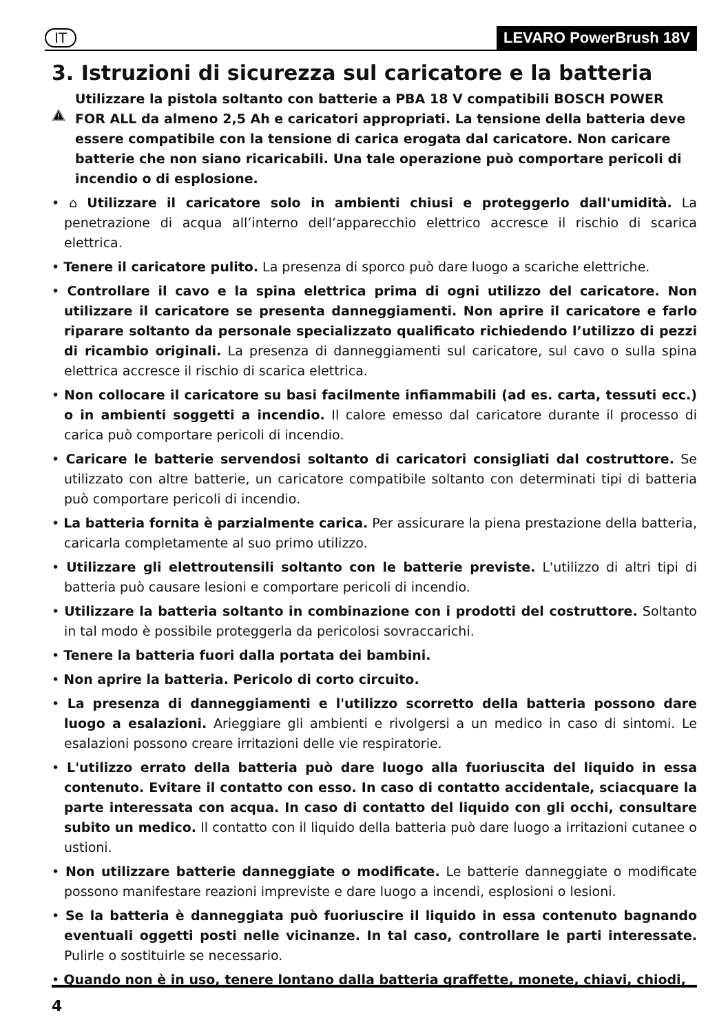IT LEVARO PowerBrush 18V
3. Istruzioni di sicurezza sul caricatore e la batteria
Utilizzare la pistola soltanto con batterie a PBA 18 V compatibili BOSCH POWER FOR ALL da almeno 2,5 Ah e caricatori appropriati. La tensione della batteria deve essere compatibile con la tensione di carica erogata dal caricatore. Non caricare batterie che non siano ricaricabili. Una tale operazione può comportare pericoli di incendio o di esplosione.
• ⌂ Utilizzare il caricatore solo in ambienti chiusi e proteggerlo dall'umidità. La penetrazione di acqua all’interno dell’apparecchio elettrico accresce il rischio di scarica elettrica.
• Tenere il caricatore pulito. La presenza di sporco può dare luogo a scariche elettriche.
• Controllare il cavo e la spina elettrica prima di ogni utilizzo del caricatore. Non utilizzare il caricatore se presenta danneggiamenti. Non aprire il caricatore e farlo riparare soltanto da personale specializzato qualificato richiedendo l’utilizzo di pezzi di ricambio originali. La presenza di danneggiamenti sul caricatore, sul cavo o sulla spina elettrica accresce il rischio di scarica elettrica.
• Non collocare il caricatore su basi facilmente infiammabili (ad es. carta, tessuti ecc.) o in ambienti soggetti a incendio. Il calore emesso dal caricatore durante il processo di carica può comportare pericoli di incendio.
• Caricare le batterie servendosi soltanto di caricatori consigliati dal costruttore. Se utilizzato con altre batterie, un caricatore compatibile soltanto con determinati tipi di batteria può comportare pericoli di incendio.
• La batteria fornita è parzialmente carica. Per assicurare la piena prestazione della batteria, caricarla completamente al suo primo utilizzo.
• Utilizzare gli elettroutensili soltanto con le batterie previste. L'utilizzo di altri tipi di batteria può causare lesioni e comportare pericoli di incendio.
• Utilizzare la batteria soltanto in combinazione con i prodotti del costruttore. Soltanto in tal modo è possibile proteggerla da pericolosi sovraccarichi.
• Tenere la batteria fuori dalla portata dei bambini.
• Non aprire la batteria. Pericolo di corto circuito.
• La presenza di danneggiamenti e l'utilizzo scorretto della batteria possono dare luogo a esalazioni. Arieggiare gli ambienti e rivolgersi a un medico in caso di sintomi. Le esalazioni possono creare irritazioni delle vie respiratorie.
• L'utilizzo errato della batteria può dare luogo alla fuoriuscita del liquido in essa contenuto. Evitare il contatto con esso. In caso di contatto accidentale, sciacquare la parte interessata con acqua. In caso di contatto del liquido con gli occhi, consultare subito un medico. Il contatto con il liquido della batteria può dare luogo a irritazioni cutanee o ustioni.
• Non utilizzare batterie danneggiate o modificate. Le batterie danneggiate o modificate possono manifestare reazioni impreviste e dare luogo a incendi, esplosioni o lesioni.
• Se la batteria è danneggiata può fuoriuscire il liquido in essa contenuto bagnando eventuali oggetti posti nelle vicinanze. In tal caso, controllare le parti interessate. Pulirle o sostituirle se necessario.
• Quando non è in uso, tenere lontano dalla batteria graffette, monete, chiavi, chiodi,
4